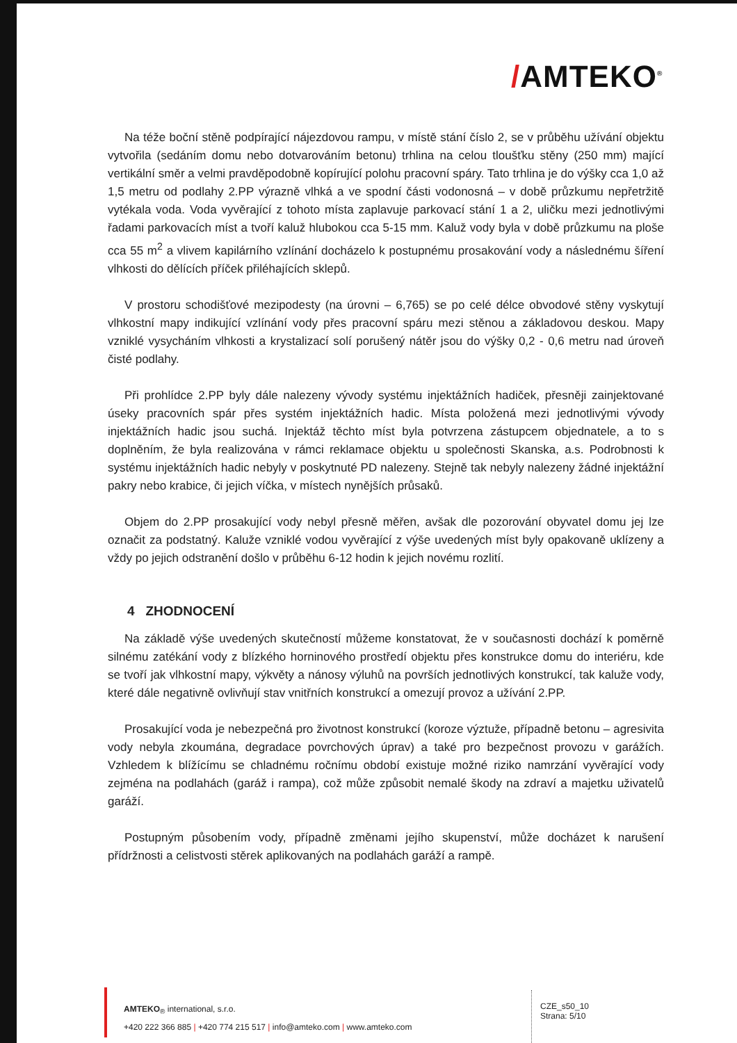/AMTEKO<sup>®</sup>
Na téže boční stěně podpírající nájezdovou rampu, v místě stání číslo 2, se v průběhu užívání objektu vytvořila (sedáním domu nebo dotvarováním betonu) trhlina na celou tloušťku stěny (250 mm) mající vertikální směr a velmi pravděpodobně kopírující polohu pracovní spáry. Tato trhlina je do výšky cca 1,0 až 1,5 metru od podlahy 2.PP výrazně vlhká a ve spodní části vodonosná – v době průzkumu nepřetržitě vytékala voda. Voda vyvěrající z tohoto místa zaplavuje parkovací stání 1 a 2, uličku mezi jednotlivými řadami parkovacích míst a tvoří kaluž hlubokou cca 5-15 mm. Kaluž vody byla v době průzkumu na ploše cca 55 m<sup>2</sup> a vlivem kapilárního vzlínání docházelo k postupnému prosakování vody a následnému šíření vlhkosti do dělících příček přiléhajících sklepů.
V prostoru schodišťové mezipodesty (na úrovni – 6,765) se po celé délce obvodové stěny vyskytují vlhkostní mapy indikující vzlínání vody přes pracovní spáru mezi stěnou a základovou deskou. Mapy vzniklé vysycháním vlhkosti a krystalizací solí porušený nátěr jsou do výšky 0,2 - 0,6 metru nad úroveň čisté podlahy.
Při prohlídce 2.PP byly dále nalezeny vývody systému injektážních hadiček, přesněji zainjektované úseky pracovních spár přes systém injektážních hadic. Místa položená mezi jednotlivými vývody injektážních hadic jsou suchá. Injektáž těchto míst byla potvrzena zástupcem objednatele, a to s doplněním, že byla realizována v rámci reklamace objektu u společnosti Skanska, a.s. Podrobnosti k systému injektážních hadic nebyly v poskytnuté PD nalezeny. Stejně tak nebyly nalezeny žádné injektážní pakry nebo krabice, či jejich víčka, v místech nynějších průsaků.
Objem do 2.PP prosakující vody nebyl přesně měřen, avšak dle pozorování obyvatel domu jej lze označit za podstatný. Kaluže vzniklé vodou vyvěrající z výše uvedených míst byly opakovaně uklízeny a vždy po jejich odstranění došlo v průběhu 6-12 hodin k jejich novému rozlití.
4 ZHODNOCENÍ
Na základě výše uvedených skutečností můžeme konstatovat, že v současnosti dochází k poměrně silnému zatékání vody z blízkého horninového prostředí objektu přes konstrukce domu do interiéru, kde se tvoří jak vlhkostní mapy, výkvěty a nánosy výluhů na površích jednotlivých konstrukcí, tak kaluže vody, které dále negativně ovlivňují stav vnitřních konstrukcí a omezují provoz a užívání 2.PP.
Prosakující voda je nebezpečná pro životnost konstrukcí (koroze výztuže, případně betonu – agresivita vody nebyla zkoumána, degradace povrchových úprav) a také pro bezpečnost provozu v garážích. Vzhledem k blížícímu se chladnému ročnímu období existuje možné riziko namrzání vyvěrající vody zejména na podlahách (garáž i rampa), což může způsobit nemalé škody na zdraví a majetku uživatelů garáží.
Postupným působením vody, případně změnami jejího skupenství, může docházet k narušení přídržnosti a celistvosti stěrek aplikovaných na podlahách garáží a rampě.
AMTEKO<sub>®</sub> international, s.r.o.
+420 222 366 885 | +420 774 215 517 | info@amteko.com | www.amteko.com
CZE_s50_10
Strana: 5/10